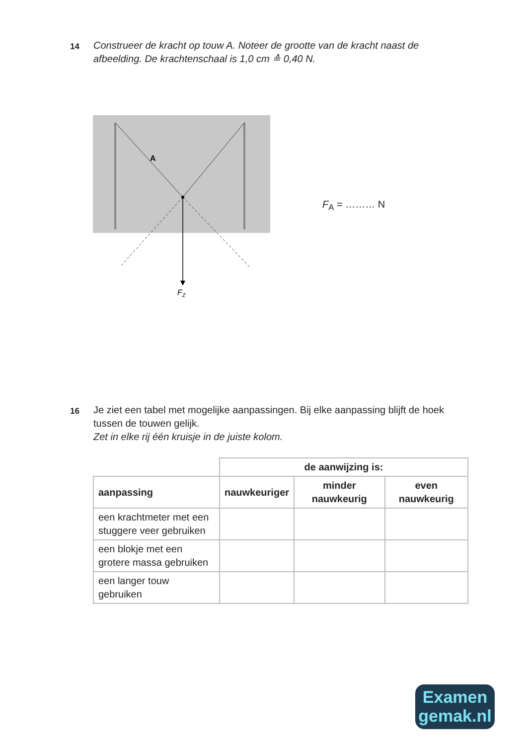14
Construeer de kracht op touw A. Noteer de grootte van de kracht naast de afbeelding. De krachtenschaal is 1,0 cm ≙ 0,40 N.
A
FZ
F<sub>A</sub> = ……… N
16
Je ziet een tabel met mogelijke aanpassingen. Bij elke aanpassing blijft de hoek tussen de touwen gelijk.
Zet in elke rij één kruisje in de juiste kolom.
| | de aanwijzing is: | | |
| aanpassing | nauwkeuriger | minder nauwkeurig | even nauwkeurig |
| een krachtmeter met een stuggere veer gebruiken | | | |
| een blokje met een grotere massa gebruiken | | | |
| een langer touw gebruiken | | | |
Examen
gemak.nl